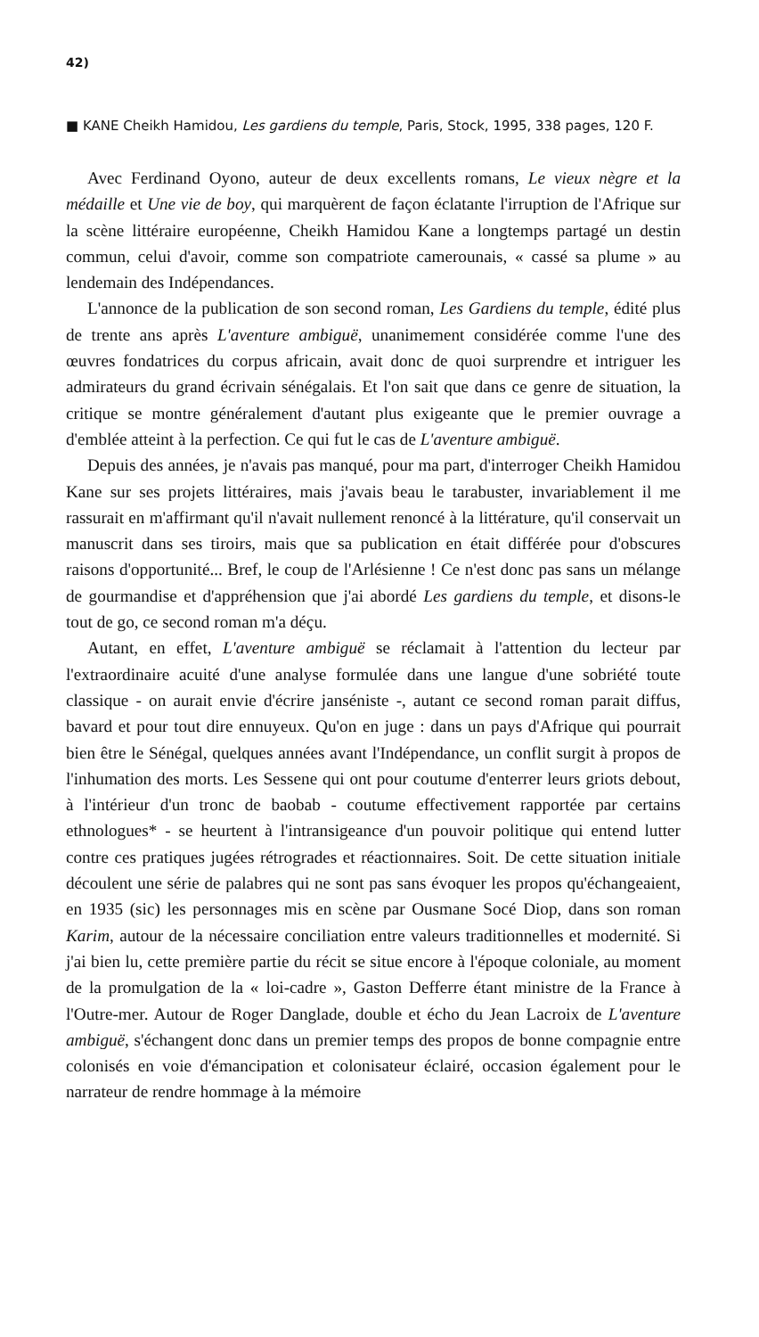42)
■ KANE Cheikh Hamidou, Les gardiens du temple, Paris, Stock, 1995, 338 pages, 120 F.
Avec Ferdinand Oyono, auteur de deux excellents romans, Le vieux nègre et la médaille et Une vie de boy, qui marquèrent de façon éclatante l'irruption de l'Afrique sur la scène littéraire européenne, Cheikh Hamidou Kane a longtemps partagé un destin commun, celui d'avoir, comme son compatriote camerounais, « cassé sa plume » au lendemain des Indépendances.
L'annonce de la publication de son second roman, Les Gardiens du temple, édité plus de trente ans après L'aventure ambiguë, unanimement considérée comme l'une des œuvres fondatrices du corpus africain, avait donc de quoi surprendre et intriguer les admirateurs du grand écrivain sénégalais. Et l'on sait que dans ce genre de situation, la critique se montre généralement d'autant plus exigeante que le premier ouvrage a d'emblée atteint à la perfection. Ce qui fut le cas de L'aventure ambiguë.
Depuis des années, je n'avais pas manqué, pour ma part, d'interroger Cheikh Hamidou Kane sur ses projets littéraires, mais j'avais beau le tarabuster, invariablement il me rassurait en m'affirmant qu'il n'avait nullement renoncé à la littérature, qu'il conservait un manuscrit dans ses tiroirs, mais que sa publication en était différée pour d'obscures raisons d'opportunité... Bref, le coup de l'Arlésienne ! Ce n'est donc pas sans un mélange de gourmandise et d'appréhension que j'ai abordé Les gardiens du temple, et disons-le tout de go, ce second roman m'a déçu.
Autant, en effet, L'aventure ambiguë se réclamait à l'attention du lecteur par l'extraordinaire acuité d'une analyse formulée dans une langue d'une sobriété toute classique - on aurait envie d'écrire janséniste -, autant ce second roman parait diffus, bavard et pour tout dire ennuyeux. Qu'on en juge : dans un pays d'Afrique qui pourrait bien être le Sénégal, quelques années avant l'Indépendance, un conflit surgit à propos de l'inhumation des morts. Les Sessene qui ont pour coutume d'enterrer leurs griots debout, à l'intérieur d'un tronc de baobab - coutume effectivement rapportée par certains ethnologues* - se heurtent à l'intransigeance d'un pouvoir politique qui entend lutter contre ces pratiques jugées rétrogrades et réactionnaires. Soit. De cette situation initiale découlent une série de palabres qui ne sont pas sans évoquer les propos qu'échangeaient, en 1935 (sic) les personnages mis en scène par Ousmane Socé Diop, dans son roman Karim, autour de la nécessaire conciliation entre valeurs traditionnelles et modernité. Si j'ai bien lu, cette première partie du récit se situe encore à l'époque coloniale, au moment de la promulgation de la « loi-cadre », Gaston Defferre étant ministre de la France à l'Outre-mer. Autour de Roger Danglade, double et écho du Jean Lacroix de L'aventure ambiguë, s'échangent donc dans un premier temps des propos de bonne compagnie entre colonisés en voie d'émancipation et colonisateur éclairé, occasion également pour le narrateur de rendre hommage à la mémoire